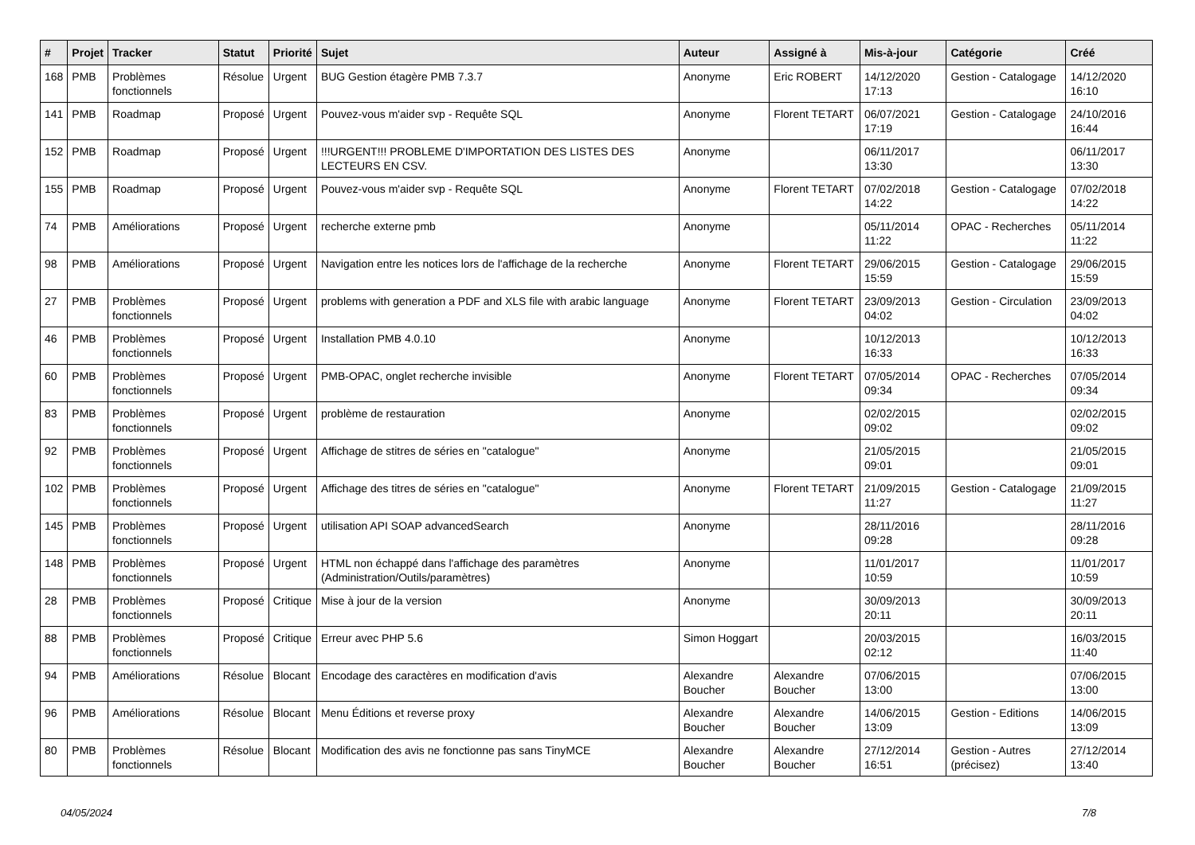| # | Projet | Tracker | Statut | Priorité | Sujet | Auteur | Assigné à | Mis-à-jour | Catégorie | Créé |
| --- | --- | --- | --- | --- | --- | --- | --- | --- | --- | --- |
| 168 | PMB | Problèmes fonctionnels | Résolue | Urgent | BUG Gestion étagère PMB 7.3.7 | Anonyme | Eric ROBERT | 14/12/2020 17:13 | Gestion - Catalogage | 14/12/2020 16:10 |
| 141 | PMB | Roadmap | Proposé | Urgent | Pouvez-vous m'aider svp - Requête SQL | Anonyme | Florent TETART | 06/07/2021 17:19 | Gestion - Catalogage | 24/10/2016 16:44 |
| 152 | PMB | Roadmap | Proposé | Urgent | !!!URGENT!!! PROBLEME D'IMPORTATION DES LISTES DES LECTEURS EN CSV. | Anonyme | | 06/11/2017 13:30 | | 06/11/2017 13:30 |
| 155 | PMB | Roadmap | Proposé | Urgent | Pouvez-vous m'aider svp - Requête SQL | Anonyme | Florent TETART | 07/02/2018 14:22 | Gestion - Catalogage | 07/02/2018 14:22 |
| 74 | PMB | Améliorations | Proposé | Urgent | recherche externe pmb | Anonyme | | 05/11/2014 11:22 | OPAC - Recherches | 05/11/2014 11:22 |
| 98 | PMB | Améliorations | Proposé | Urgent | Navigation entre les notices lors de l'affichage de la recherche | Anonyme | Florent TETART | 29/06/2015 15:59 | Gestion - Catalogage | 29/06/2015 15:59 |
| 27 | PMB | Problèmes fonctionnels | Proposé | Urgent | problems with generation a PDF and XLS file with arabic language | Anonyme | Florent TETART | 23/09/2013 04:02 | Gestion - Circulation | 23/09/2013 04:02 |
| 46 | PMB | Problèmes fonctionnels | Proposé | Urgent | Installation PMB 4.0.10 | Anonyme | | 10/12/2013 16:33 | | 10/12/2013 16:33 |
| 60 | PMB | Problèmes fonctionnels | Proposé | Urgent | PMB-OPAC, onglet recherche invisible | Anonyme | Florent TETART | 07/05/2014 09:34 | OPAC - Recherches | 07/05/2014 09:34 |
| 83 | PMB | Problèmes fonctionnels | Proposé | Urgent | problème de restauration | Anonyme | | 02/02/2015 09:02 | | 02/02/2015 09:02 |
| 92 | PMB | Problèmes fonctionnels | Proposé | Urgent | Affichage de stitres de séries en "catalogue" | Anonyme | | 21/05/2015 09:01 | | 21/05/2015 09:01 |
| 102 | PMB | Problèmes fonctionnels | Proposé | Urgent | Affichage des titres de séries en "catalogue" | Anonyme | Florent TETART | 21/09/2015 11:27 | Gestion - Catalogage | 21/09/2015 11:27 |
| 145 | PMB | Problèmes fonctionnels | Proposé | Urgent | utilisation API SOAP advancedSearch | Anonyme | | 28/11/2016 09:28 | | 28/11/2016 09:28 |
| 148 | PMB | Problèmes fonctionnels | Proposé | Urgent | HTML non échappé dans l'affichage des paramètres (Administration/Outils/paramètres) | Anonyme | | 11/01/2017 10:59 | | 11/01/2017 10:59 |
| 28 | PMB | Problèmes fonctionnels | Proposé | Critique | Mise à jour de la version | Anonyme | | 30/09/2013 20:11 | | 30/09/2013 20:11 |
| 88 | PMB | Problèmes fonctionnels | Proposé | Critique | Erreur avec PHP 5.6 | Simon Hoggart | | 20/03/2015 02:12 | | 16/03/2015 11:40 |
| 94 | PMB | Améliorations | Résolue | Blocant | Encodage des caractères en modification d'avis | Alexandre Boucher | Alexandre Boucher | 07/06/2015 13:00 | | 07/06/2015 13:00 |
| 96 | PMB | Améliorations | Résolue | Blocant | Menu Éditions et reverse proxy | Alexandre Boucher | Alexandre Boucher | 14/06/2015 13:09 | Gestion - Editions | 14/06/2015 13:09 |
| 80 | PMB | Problèmes fonctionnels | Résolue | Blocant | Modification des avis ne fonctionne pas sans TinyMCE | Alexandre Boucher | Alexandre Boucher | 27/12/2014 16:51 | Gestion - Autres (précisez) | 27/12/2014 13:40 |
04/05/2024 7/8